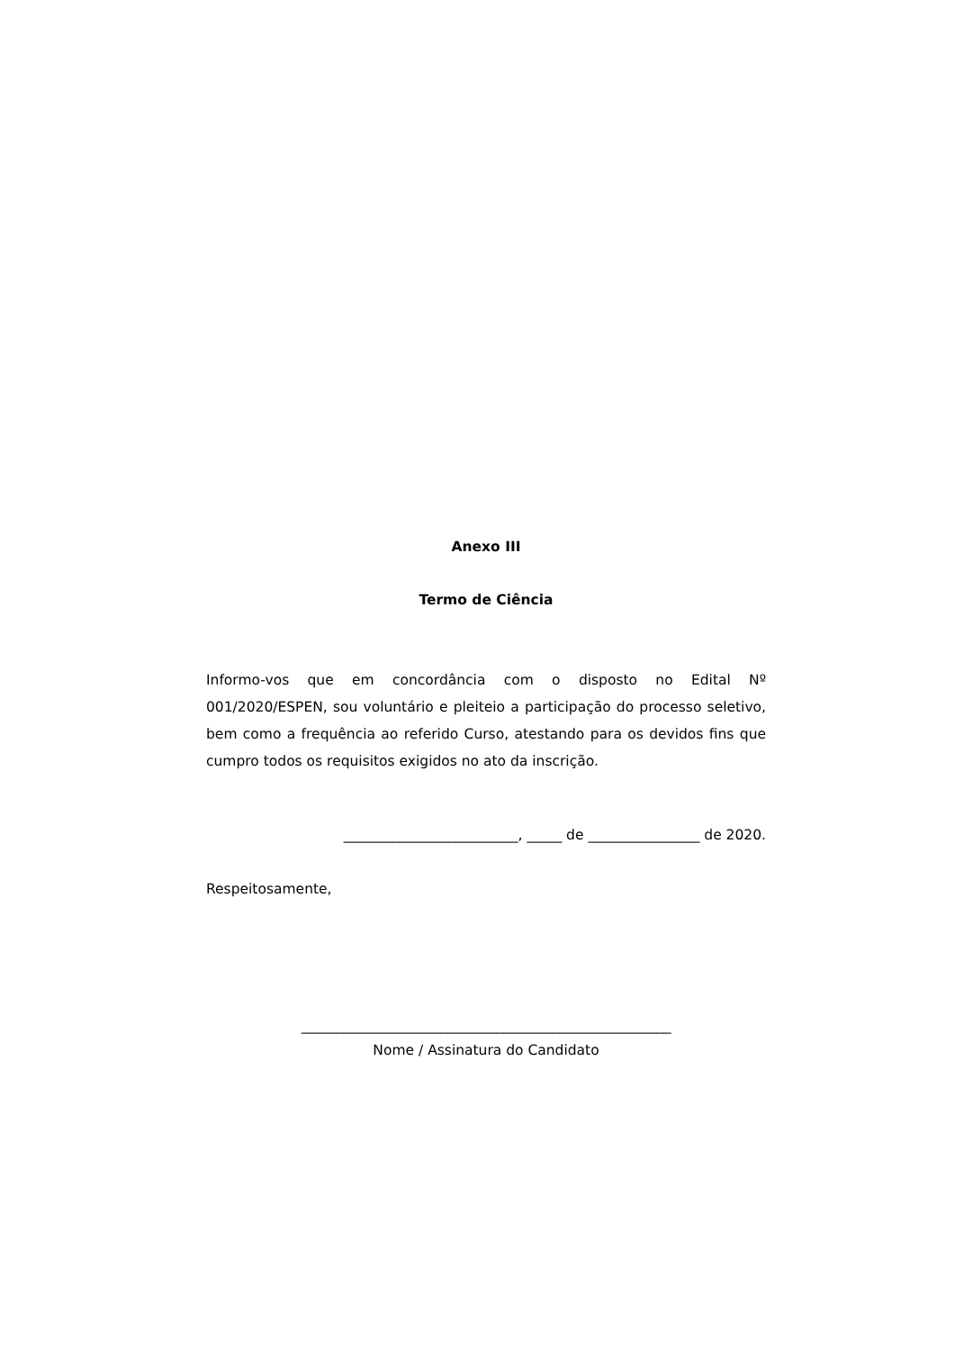Anexo III
Termo de Ciência
Informo-vos que em concordância com o disposto no Edital Nº 001/2020/ESPEN, sou voluntário e pleiteio a participação do processo seletivo, bem como a frequência ao referido Curso, atestando para os devidos fins que cumpro todos os requisitos exigidos no ato da inscrição.
_________________________, _____ de ________________ de 2020.
Respeitosamente,
_____________________________________________________
Nome / Assinatura do Candidato